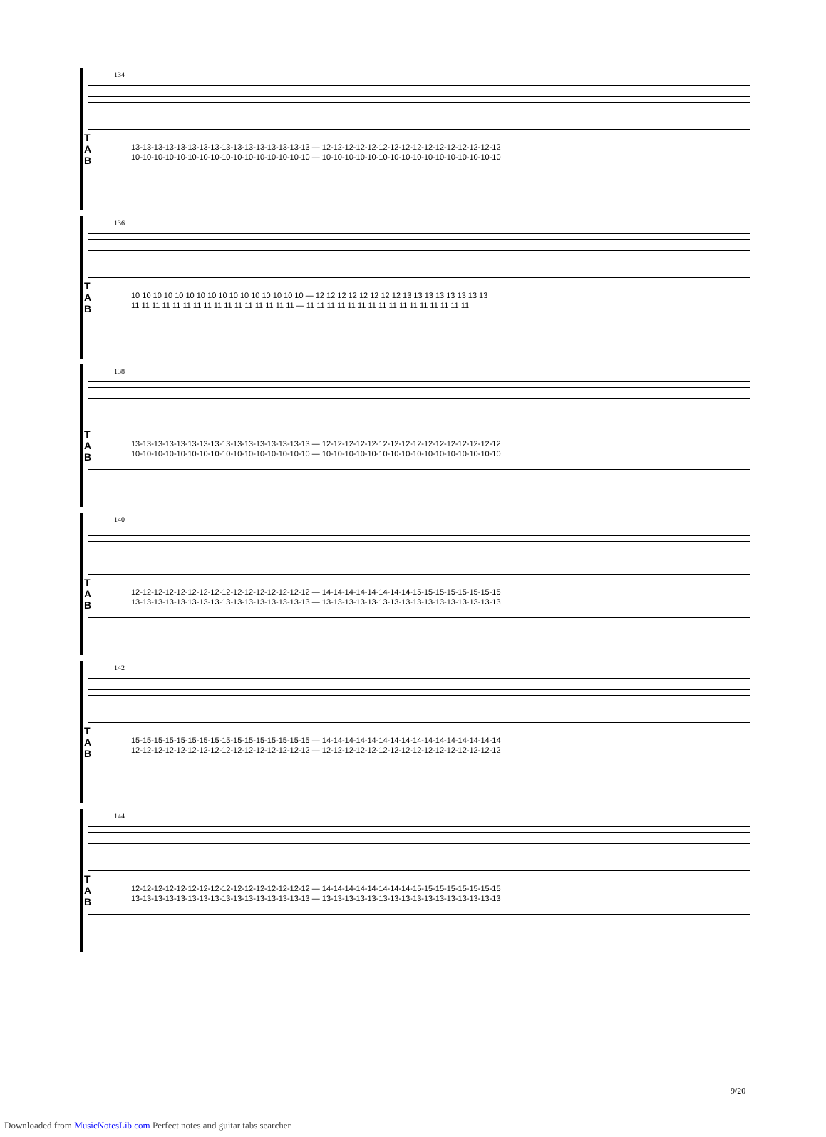134
13-13-13-13-13-13-13-13-13-13-13-13-13-13-13-13 — 12-12-12-12-12-12-12-12-12-12-12-12-12-12-12-12
10-10-10-10-10-10-10-10-10-10-10-10-10-10-10-10 — 10-10-10-10-10-10-10-10-10-10-10-10-10-10-10-10
T
A
B
136
10 10 10 10 10 10 10 10 10 10 10 10 10 10 10 10 — 12 12 12 12 12 12 12 12 13 13 13 13 13 13 13 13
11 11 11 11 11 11 11 11 11 11 11 11 11 11 11 11 — 11 11 11 11 11 11 11 11 11 11 11 11 11 11 11 11
T
A
B
138
13-13-13-13-13-13-13-13-13-13-13-13-13-13-13-13 — 12-12-12-12-12-12-12-12-12-12-12-12-12-12-12-12
10-10-10-10-10-10-10-10-10-10-10-10-10-10-10-10 — 10-10-10-10-10-10-10-10-10-10-10-10-10-10-10-10
T
A
B
140
12-12-12-12-12-12-12-12-12-12-12-12-12-12-12-12 — 14-14-14-14-14-14-14-14-15-15-15-15-15-15-15-15
13-13-13-13-13-13-13-13-13-13-13-13-13-13-13-13 — 13-13-13-13-13-13-13-13-13-13-13-13-13-13-13-13
T
A
B
142
15-15-15-15-15-15-15-15-15-15-15-15-15-15-15-15 — 14-14-14-14-14-14-14-14-14-14-14-14-14-14-14-14
12-12-12-12-12-12-12-12-12-12-12-12-12-12-12-12 — 12-12-12-12-12-12-12-12-12-12-12-12-12-12-12-12
T
A
B
144
12-12-12-12-12-12-12-12-12-12-12-12-12-12-12-12 — 14-14-14-14-14-14-14-14-15-15-15-15-15-15-15-15
13-13-13-13-13-13-13-13-13-13-13-13-13-13-13-13 — 13-13-13-13-13-13-13-13-13-13-13-13-13-13-13-13
T
A
B
9/20
Downloaded from MusicNotesLib.com Perfect notes and guitar tabs searcher